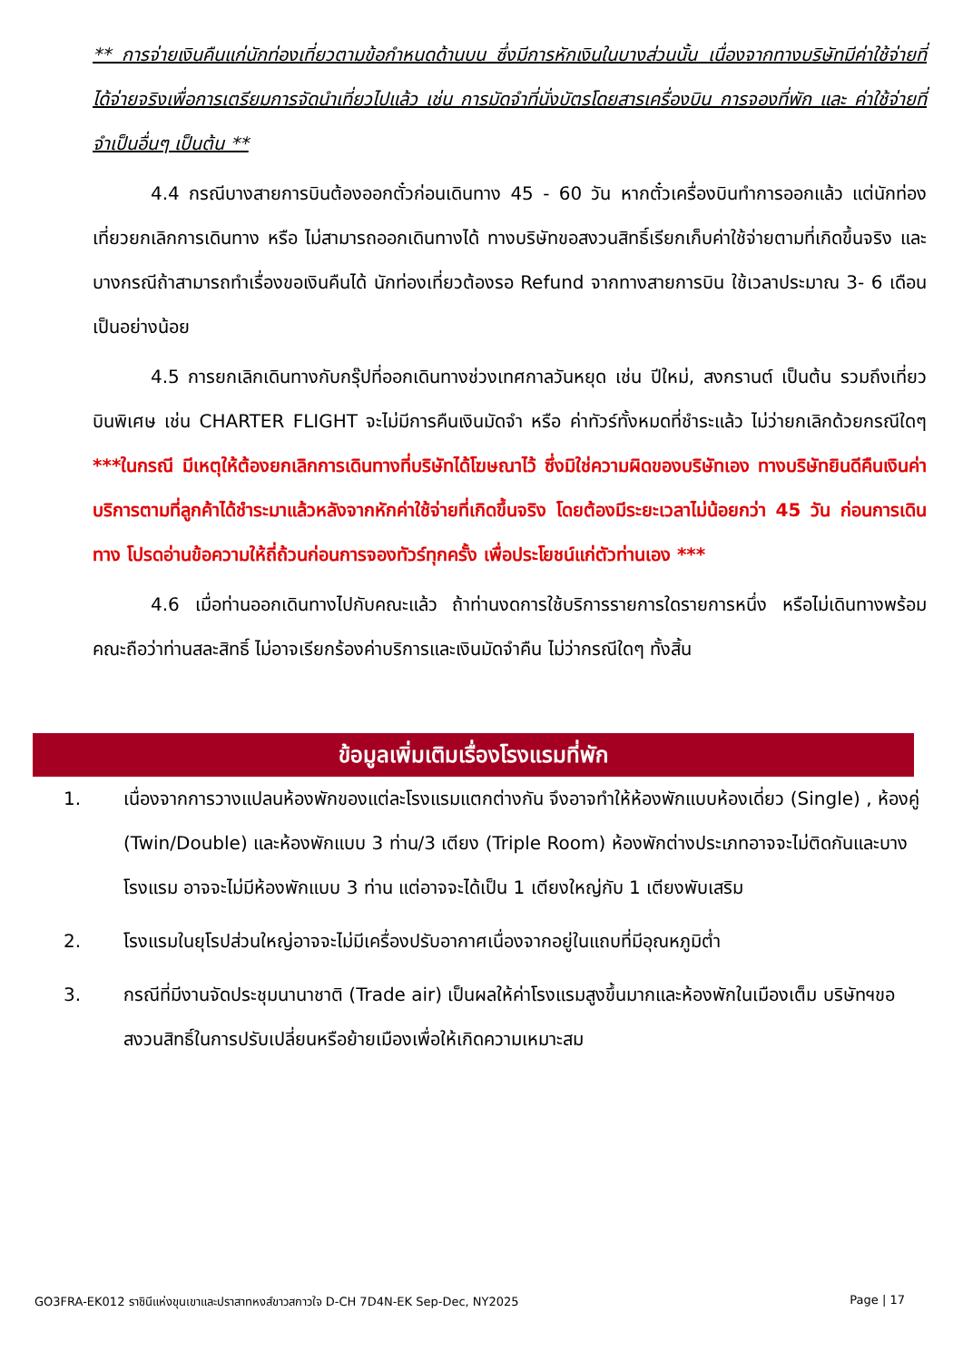** การจ่ายเงินคืนแก่นักท่องเที่ยวตามข้อกำหนดด้านบน ซึ่งมีการหักเงินในบางส่วนนั้น เนื่องจากทางบริษัทมีค่าใช้จ่ายที่ได้จ่ายจริงเพื่อการเตรียมการจัดนำเที่ยวไปแล้ว เช่น การมัดจำที่นั่งบัตรโดยสารเครื่องบิน การจองที่พัก และ ค่าใช้จ่ายที่จำเป็นอื่นๆ เป็นต้น **
4.4 กรณีบางสายการบินต้องออกตั๋วก่อนเดินทาง 45 - 60 วัน หากตั๋วเครื่องบินทำการออกแล้ว แต่นักท่องเที่ยวยกเลิกการเดินทาง หรือ ไม่สามารถออกเดินทางได้ ทางบริษัทขอสงวนสิทธิ์เรียกเก็บค่าใช้จ่ายตามที่เกิดขึ้นจริง และบางกรณีถ้าสามารถทำเรื่องขอเงินคืนได้ นักท่องเที่ยวต้องรอ Refund จากทางสายการบิน ใช้เวลาประมาณ 3- 6 เดือนเป็นอย่างน้อย
4.5 การยกเลิกเดินทางกับกรุ๊ปที่ออกเดินทางช่วงเทศกาลวันหยุด เช่น ปีใหม่, สงกรานต์ เป็นต้น รวมถึงเที่ยวบินพิเศษ เช่น CHARTER FLIGHT จะไม่มีการคืนเงินมัดจำ หรือ ค่าทัวร์ทั้งหมดที่ชำระแล้ว ไม่ว่ายกเลิกด้วยกรณีใดๆ ***ในกรณี มีเหตุให้ต้องยกเลิกการเดินทางที่บริษัทได้โฆษณาไว้ ซึ่งมิใช่ความผิดของบริษัทเอง ทางบริษัทยินดีคืนเงินค่าบริการตามที่ลูกค้าได้ชำระมาแล้วหลังจากหักค่าใช้จ่ายที่เกิดขึ้นจริง โดยต้องมีระยะเวลาไม่น้อยกว่า 45 วัน ก่อนการเดินทาง โปรดอ่านข้อความให้ถี่ถ้วนก่อนการจองทัวร์ทุกครั้ง เพื่อประโยชน์แก่ตัวท่านเอง ***
4.6 เมื่อท่านออกเดินทางไปกับคณะแล้ว ถ้าท่านงดการใช้บริการรายการใดรายการหนึ่ง หรือไม่เดินทางพร้อมคณะถือว่าท่านสละสิทธิ์ ไม่อาจเรียกร้องค่าบริการและเงินมัดจำคืน ไม่ว่ากรณีใดๆ ทั้งสิ้น
ข้อมูลเพิ่มเติมเรื่องโรงแรมที่พัก
1. เนื่องจากการวางแปลนห้องพักของแต่ละโรงแรมแตกต่างกัน จึงอาจทำให้ห้องพักแบบห้องเดี่ยว (Single) , ห้องคู่ (Twin/Double) และห้องพักแบบ 3 ท่าน/3 เตียง (Triple Room) ห้องพักต่างประเภทอาจจะไม่ติดกันและบางโรงแรม อาจจะไม่มีห้องพักแบบ 3 ท่าน แต่อาจจะได้เป็น 1 เตียงใหญ่กับ 1 เตียงพับเสริม
2. โรงแรมในยุโรปส่วนใหญ่อาจจะไม่มีเครื่องปรับอากาศเนื่องจากอยู่ในแถบที่มีอุณหภูมิต่ำ
3. กรณีที่มีงานจัดประชุมนานาชาติ (Trade air) เป็นผลให้ค่าโรงแรมสูงขึ้นมากและห้องพักในเมืองเต็ม บริษัทฯขอสงวนสิทธิ์ในการปรับเปลี่ยนหรือย้ายเมืองเพื่อให้เกิดความเหมาะสม
GO3FRA-EK012 ราชินีแห่งขุนเขาและปราสาทหงส์ขาวสกาวใจ D-CH 7D4N-EK Sep-Dec, NY2025 Page | 17